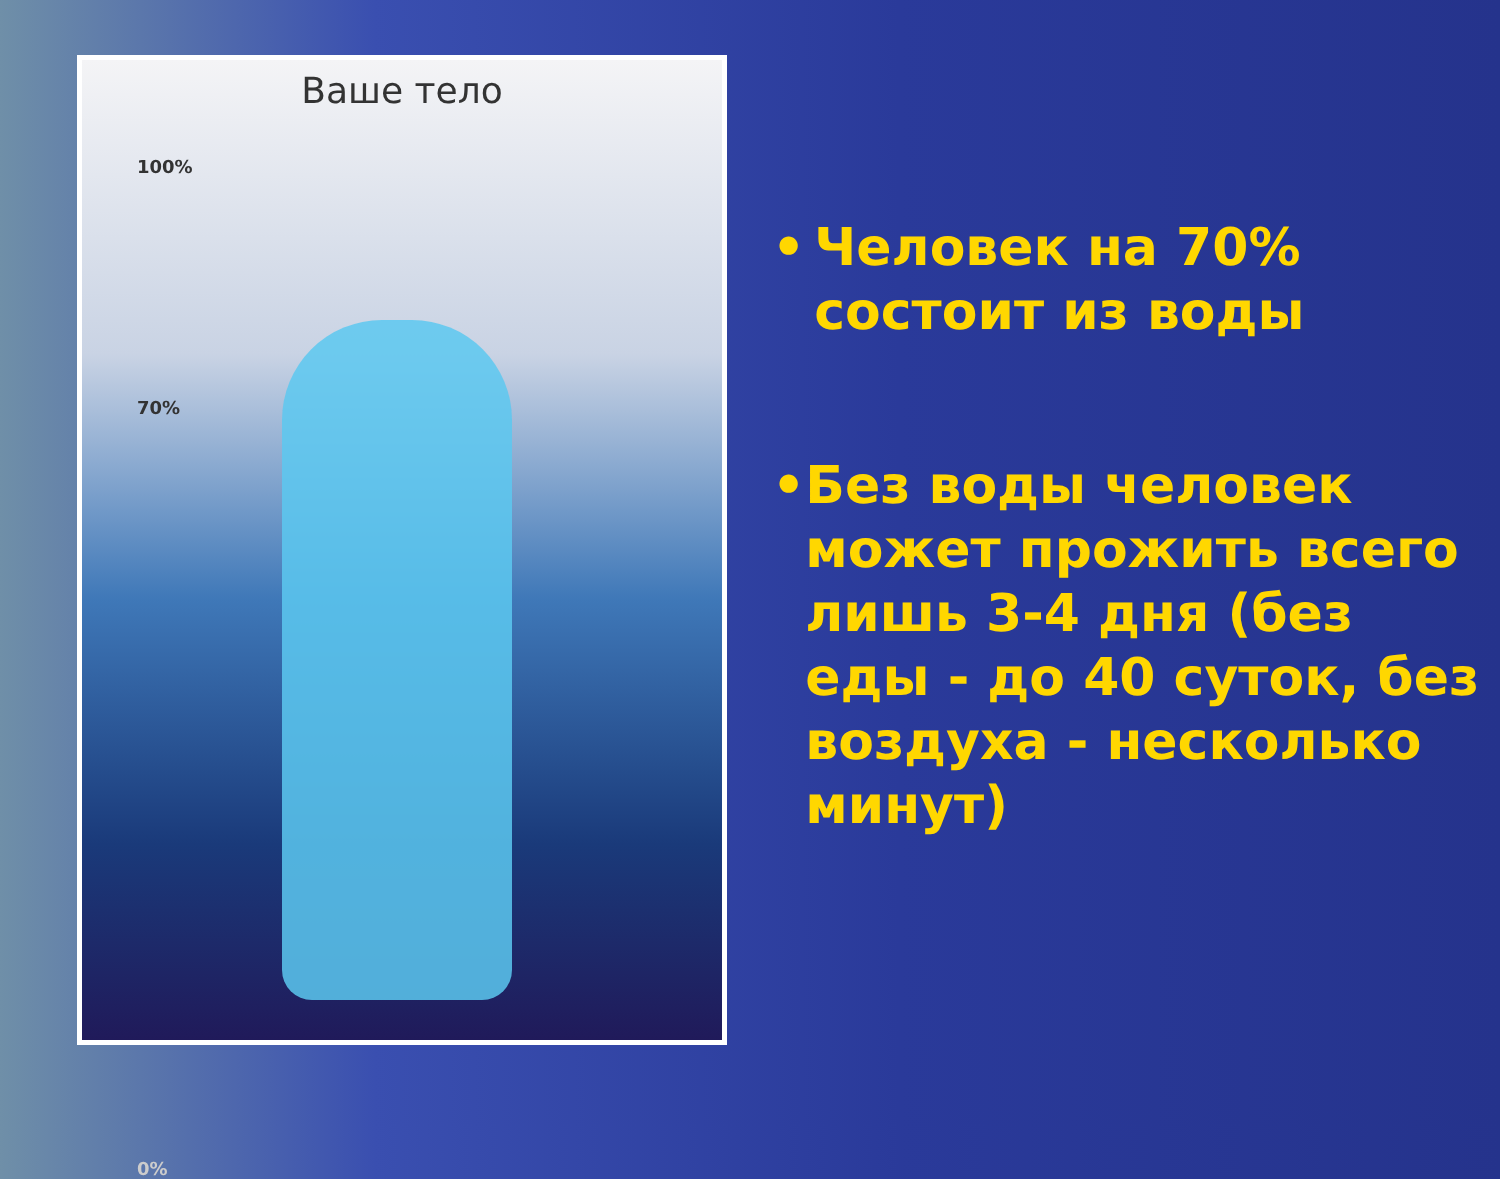Ваше тело
100%
70%
0%
• Человек на 70% состоит из воды
• Без воды человек может прожить всего лишь 3-4 дня (без еды - до 40 суток, без воздуха - несколько минут)